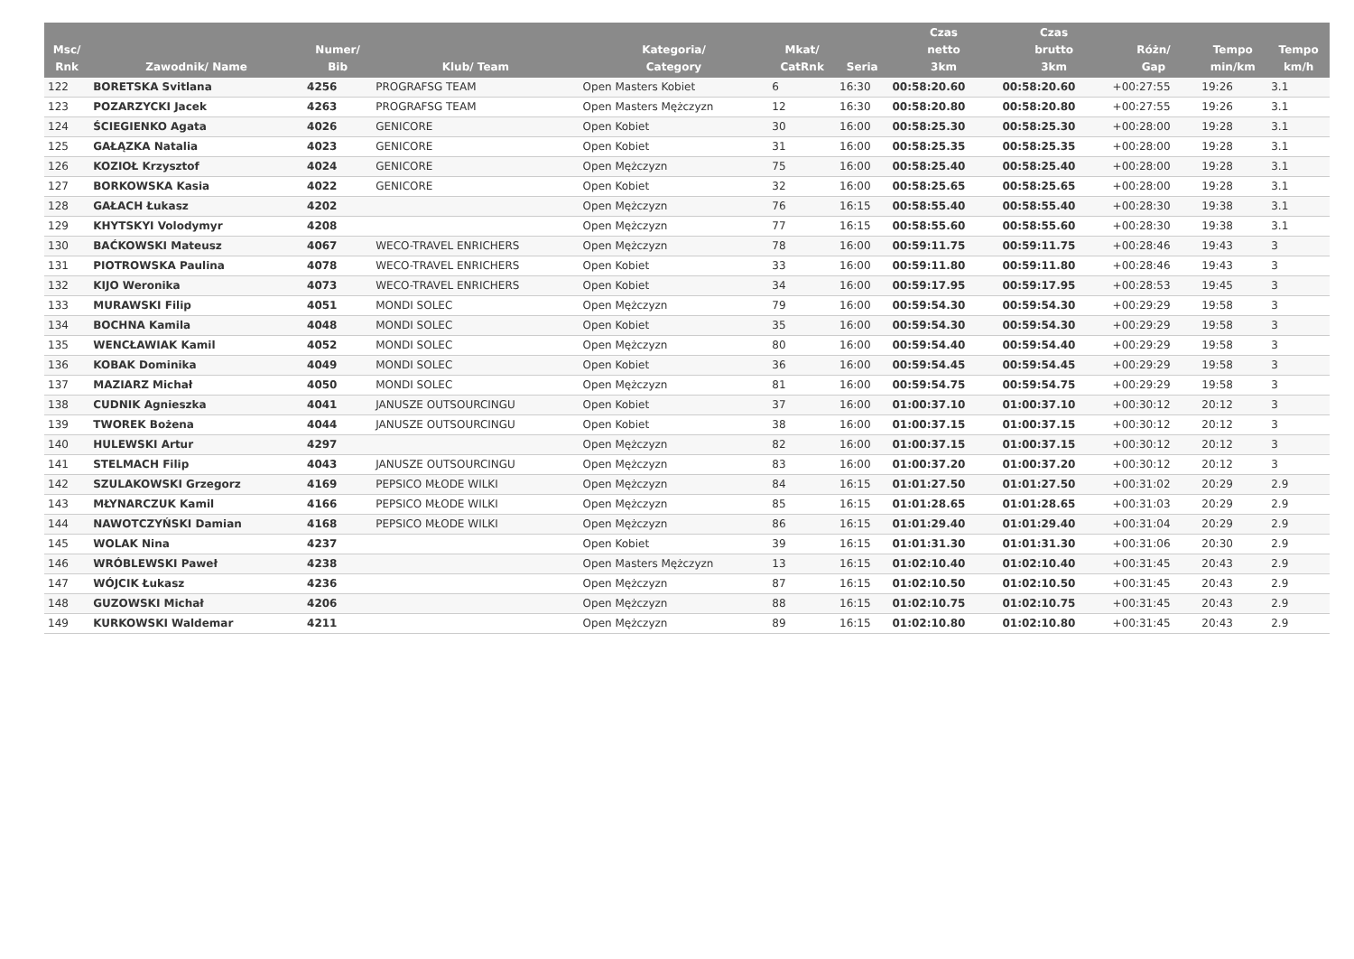| Msc/ Rnk | Zawodnik/ Name | Numer/ Bib | Klub/ Team | Kategoria/ Category | Mkat/ CatRnk | Seria | Czas netto 3km | Czas brutto 3km | Różn/ Gap | Tempo min/km | Tempo km/h |
| --- | --- | --- | --- | --- | --- | --- | --- | --- | --- | --- | --- |
| 122 | BORETSKA Svitlana | 4256 | PROGRAFSG TEAM | Open Masters Kobiet | 6 | 16:30 | 00:58:20.60 | 00:58:20.60 | +00:27:55 | 19:26 | 3.1 |
| 123 | POZARZYCKI Jacek | 4263 | PROGRAFSG TEAM | Open Masters Mężczyzn | 12 | 16:30 | 00:58:20.80 | 00:58:20.80 | +00:27:55 | 19:26 | 3.1 |
| 124 | ŚCIEGIENKO Agata | 4026 | GENICORE | Open Kobiet | 30 | 16:00 | 00:58:25.30 | 00:58:25.30 | +00:28:00 | 19:28 | 3.1 |
| 125 | GAŁĄZKA Natalia | 4023 | GENICORE | Open Kobiet | 31 | 16:00 | 00:58:25.35 | 00:58:25.35 | +00:28:00 | 19:28 | 3.1 |
| 126 | KOZIOŁ Krzysztof | 4024 | GENICORE | Open Mężczyzn | 75 | 16:00 | 00:58:25.40 | 00:58:25.40 | +00:28:00 | 19:28 | 3.1 |
| 127 | BORKOWSKA Kasia | 4022 | GENICORE | Open Kobiet | 32 | 16:00 | 00:58:25.65 | 00:58:25.65 | +00:28:00 | 19:28 | 3.1 |
| 128 | GAŁACH Łukasz | 4202 | | Open Mężczyzn | 76 | 16:15 | 00:58:55.40 | 00:58:55.40 | +00:28:30 | 19:38 | 3.1 |
| 129 | KHYTSKYI Volodymyr | 4208 | | Open Mężczyzn | 77 | 16:15 | 00:58:55.60 | 00:58:55.60 | +00:28:30 | 19:38 | 3.1 |
| 130 | BAĆKOWSKI Mateusz | 4067 | WECO-TRAVEL ENRICHERS | Open Mężczyzn | 78 | 16:00 | 00:59:11.75 | 00:59:11.75 | +00:28:46 | 19:43 | 3 |
| 131 | PIOTROWSKA Paulina | 4078 | WECO-TRAVEL ENRICHERS | Open Kobiet | 33 | 16:00 | 00:59:11.80 | 00:59:11.80 | +00:28:46 | 19:43 | 3 |
| 132 | KIJO Weronika | 4073 | WECO-TRAVEL ENRICHERS | Open Kobiet | 34 | 16:00 | 00:59:17.95 | 00:59:17.95 | +00:28:53 | 19:45 | 3 |
| 133 | MURAWSKI Filip | 4051 | MONDI SOLEC | Open Mężczyzn | 79 | 16:00 | 00:59:54.30 | 00:59:54.30 | +00:29:29 | 19:58 | 3 |
| 134 | BOCHNA Kamila | 4048 | MONDI SOLEC | Open Kobiet | 35 | 16:00 | 00:59:54.30 | 00:59:54.30 | +00:29:29 | 19:58 | 3 |
| 135 | WENCŁAWIAK Kamil | 4052 | MONDI SOLEC | Open Mężczyzn | 80 | 16:00 | 00:59:54.40 | 00:59:54.40 | +00:29:29 | 19:58 | 3 |
| 136 | KOBAK Dominika | 4049 | MONDI SOLEC | Open Kobiet | 36 | 16:00 | 00:59:54.45 | 00:59:54.45 | +00:29:29 | 19:58 | 3 |
| 137 | MAZIARZ Michał | 4050 | MONDI SOLEC | Open Mężczyzn | 81 | 16:00 | 00:59:54.75 | 00:59:54.75 | +00:29:29 | 19:58 | 3 |
| 138 | CUDNIK Agnieszka | 4041 | JANUSZE OUTSOURCINGU | Open Kobiet | 37 | 16:00 | 01:00:37.10 | 01:00:37.10 | +00:30:12 | 20:12 | 3 |
| 139 | TWOREK Bożena | 4044 | JANUSZE OUTSOURCINGU | Open Kobiet | 38 | 16:00 | 01:00:37.15 | 01:00:37.15 | +00:30:12 | 20:12 | 3 |
| 140 | HULEWSKI Artur | 4297 | | Open Mężczyzn | 82 | 16:00 | 01:00:37.15 | 01:00:37.15 | +00:30:12 | 20:12 | 3 |
| 141 | STELMACH Filip | 4043 | JANUSZE OUTSOURCINGU | Open Mężczyzn | 83 | 16:00 | 01:00:37.20 | 01:00:37.20 | +00:30:12 | 20:12 | 3 |
| 142 | SZULAKOWSKI Grzegorz | 4169 | PEPSICO MŁODE WILKI | Open Mężczyzn | 84 | 16:15 | 01:01:27.50 | 01:01:27.50 | +00:31:02 | 20:29 | 2.9 |
| 143 | MŁYNARCZUK Kamil | 4166 | PEPSICO MŁODE WILKI | Open Mężczyzn | 85 | 16:15 | 01:01:28.65 | 01:01:28.65 | +00:31:03 | 20:29 | 2.9 |
| 144 | NAWOTCZYŃSKI Damian | 4168 | PEPSICO MŁODE WILKI | Open Mężczyzn | 86 | 16:15 | 01:01:29.40 | 01:01:29.40 | +00:31:04 | 20:29 | 2.9 |
| 145 | WOLAK Nina | 4237 | | Open Kobiet | 39 | 16:15 | 01:01:31.30 | 01:01:31.30 | +00:31:06 | 20:30 | 2.9 |
| 146 | WRÓBLEWSKI Paweł | 4238 | | Open Masters Mężczyzn | 13 | 16:15 | 01:02:10.40 | 01:02:10.40 | +00:31:45 | 20:43 | 2.9 |
| 147 | WÓJCIK Łukasz | 4236 | | Open Mężczyzn | 87 | 16:15 | 01:02:10.50 | 01:02:10.50 | +00:31:45 | 20:43 | 2.9 |
| 148 | GUZOWSKI Michał | 4206 | | Open Mężczyzn | 88 | 16:15 | 01:02:10.75 | 01:02:10.75 | +00:31:45 | 20:43 | 2.9 |
| 149 | KURKOWSKI Waldemar | 4211 | | Open Mężczyzn | 89 | 16:15 | 01:02:10.80 | 01:02:10.80 | +00:31:45 | 20:43 | 2.9 |